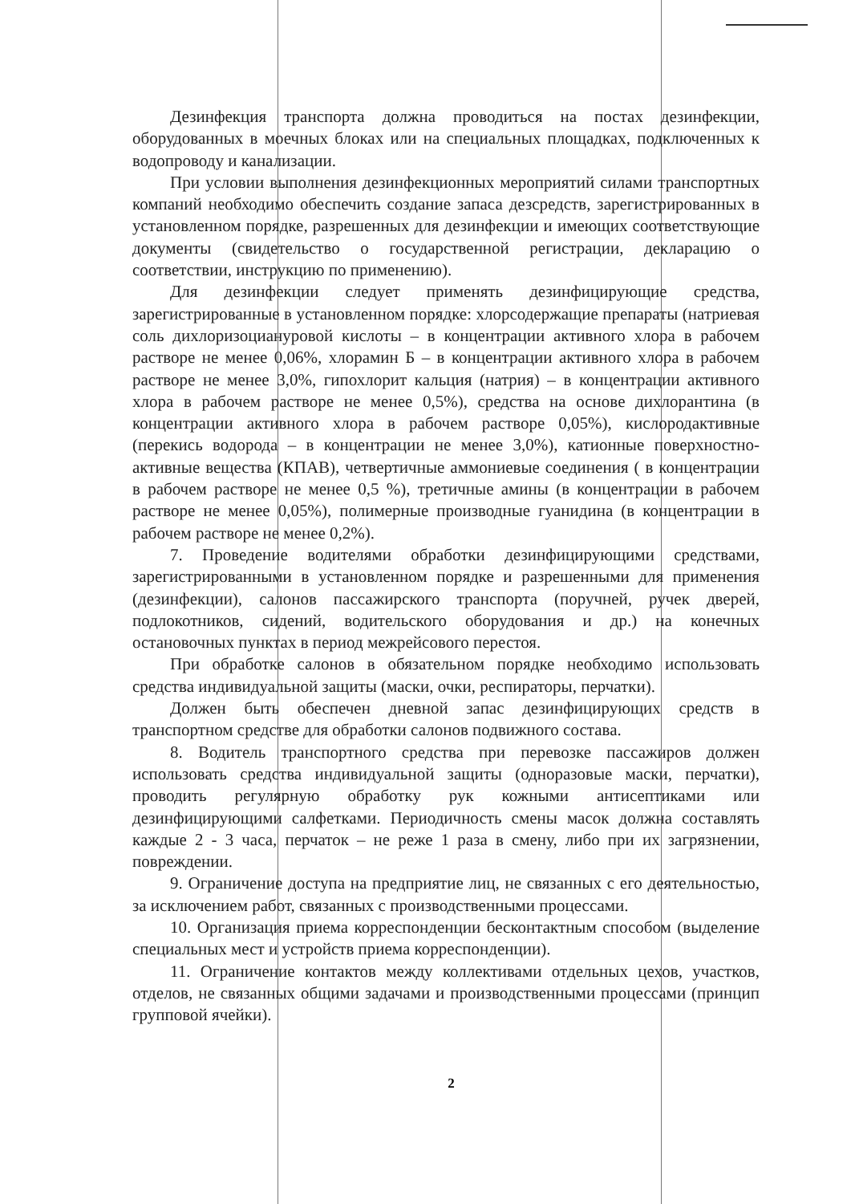Дезинфекция транспорта должна проводиться на постах дезинфекции, оборудованных в моечных блоках или на специальных площадках, подключенных к водопроводу и канализации.
При условии выполнения дезинфекционных мероприятий силами транспортных компаний необходимо обеспечить создание запаса дезсредств, зарегистрированных в установленном порядке, разрешенных для дезинфекции и имеющих соответствующие документы (свидетельство о государственной регистрации, декларацию о соответствии, инструкцию по применению).
Для дезинфекции следует применять дезинфицирующие средства, зарегистрированные в установленном порядке: хлорсодержащие препараты (натриевая соль дихлоризоциануровой кислоты – в концентрации активного хлора в рабочем растворе не менее 0,06%, хлорамин Б – в концентрации активного хлора в рабочем растворе не менее 3,0%, гипохлорит кальция (натрия) – в концентрации активного хлора в рабочем растворе не менее 0,5%), средства на основе дихлорантина (в концентрации активного хлора в рабочем растворе 0,05%), кислородактивные (перекись водорода – в концентрации не менее 3,0%), катионные поверхностно-активные вещества (КПАВ), четвертичные аммониевые соединения ( в концентрации в рабочем растворе не менее 0,5 %), третичные амины (в концентрации в рабочем растворе не менее 0,05%), полимерные производные гуанидина (в концентрации в рабочем растворе не менее 0,2%).
7. Проведение водителями обработки дезинфицирующими средствами, зарегистрированными в установленном порядке и разрешенными для применения (дезинфекции), салонов пассажирского транспорта (поручней, ручек дверей, подлокотников, сидений, водительского оборудования и др.) на конечных остановочных пунктах в период межрейсового перестоя.
При обработке салонов в обязательном порядке необходимо использовать средства индивидуальной защиты (маски, очки, респираторы, перчатки).
Должен быть обеспечен дневной запас дезинфицирующих средств в транспортном средстве для обработки салонов подвижного состава.
8. Водитель транспортного средства при перевозке пассажиров должен использовать средства индивидуальной защиты (одноразовые маски, перчатки), проводить регулярную обработку рук кожными антисептиками или дезинфицирующими салфетками. Периодичность смены масок должна составлять каждые 2 - 3 часа, перчаток – не реже 1 раза в смену, либо при их загрязнении, повреждении.
9. Ограничение доступа на предприятие лиц, не связанных с его деятельностью, за исключением работ, связанных с производственными процессами.
10. Организация приема корреспонденции бесконтактным способом (выделение специальных мест и устройств приема корреспонденции).
11. Ограничение контактов между коллективами отдельных цехов, участков, отделов, не связанных общими задачами и производственными процессами (принцип групповой ячейки).
2